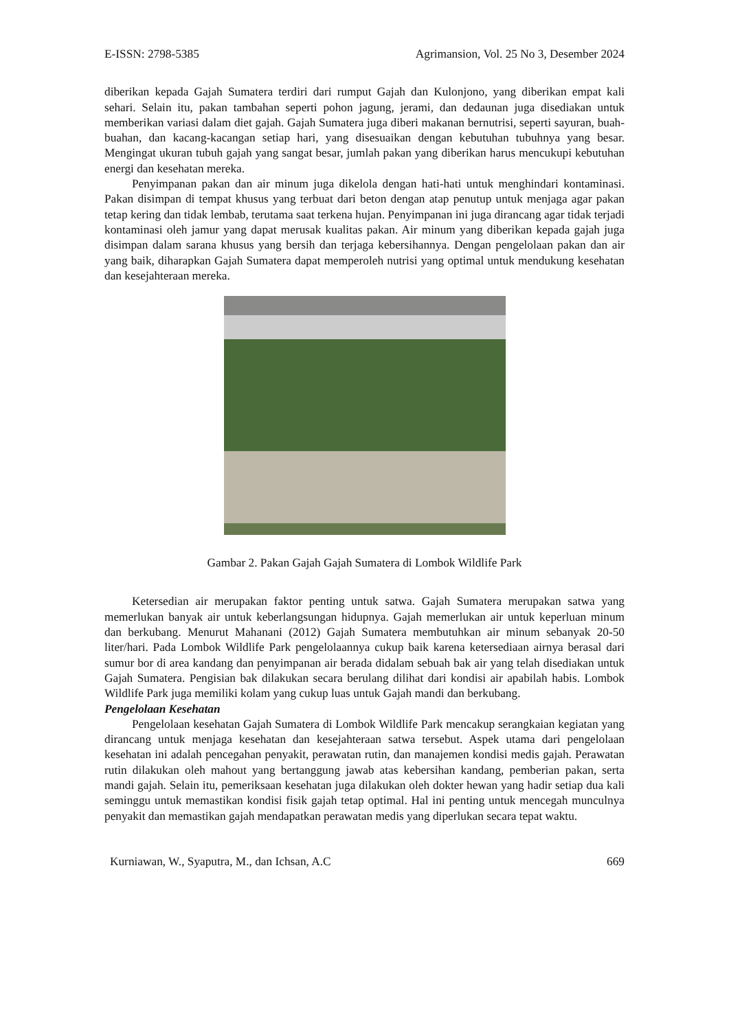E-ISSN: 2798-5385 Agrimansion, Vol. 25 No 3, Desember 2024
diberikan kepada Gajah Sumatera terdiri dari rumput Gajah dan Kulonjono, yang diberikan empat kali sehari. Selain itu, pakan tambahan seperti pohon jagung, jerami, dan dedaunan juga disediakan untuk memberikan variasi dalam diet gajah. Gajah Sumatera juga diberi makanan bernutrisi, seperti sayuran, buah-buahan, dan kacang-kacangan setiap hari, yang disesuaikan dengan kebutuhan tubuhnya yang besar. Mengingat ukuran tubuh gajah yang sangat besar, jumlah pakan yang diberikan harus mencukupi kebutuhan energi dan kesehatan mereka.
Penyimpanan pakan dan air minum juga dikelola dengan hati-hati untuk menghindari kontaminasi. Pakan disimpan di tempat khusus yang terbuat dari beton dengan atap penutup untuk menjaga agar pakan tetap kering dan tidak lembab, terutama saat terkena hujan. Penyimpanan ini juga dirancang agar tidak terjadi kontaminasi oleh jamur yang dapat merusak kualitas pakan. Air minum yang diberikan kepada gajah juga disimpan dalam sarana khusus yang bersih dan terjaga kebersihannya. Dengan pengelolaan pakan dan air yang baik, diharapkan Gajah Sumatera dapat memperoleh nutrisi yang optimal untuk mendukung kesehatan dan kesejahteraan mereka.
Gambar 2. Pakan Gajah Gajah Sumatera di Lombok Wildlife Park
Ketersedian air merupakan faktor penting untuk satwa. Gajah Sumatera merupakan satwa yang memerlukan banyak air untuk keberlangsungan hidupnya. Gajah memerlukan air untuk keperluan minum dan berkubang. Menurut Mahanani (2012) Gajah Sumatera membutuhkan air minum sebanyak 20-50 liter/hari. Pada Lombok Wildlife Park pengelolaannya cukup baik karena ketersediaan airnya berasal dari sumur bor di area kandang dan penyimpanan air berada didalam sebuah bak air yang telah disediakan untuk Gajah Sumatera. Pengisian bak dilakukan secara berulang dilihat dari kondisi air apabilah habis. Lombok Wildlife Park juga memiliki kolam yang cukup luas untuk Gajah mandi dan berkubang.
Pengelolaan Kesehatan
Pengelolaan kesehatan Gajah Sumatera di Lombok Wildlife Park mencakup serangkaian kegiatan yang dirancang untuk menjaga kesehatan dan kesejahteraan satwa tersebut. Aspek utama dari pengelolaan kesehatan ini adalah pencegahan penyakit, perawatan rutin, dan manajemen kondisi medis gajah. Perawatan rutin dilakukan oleh mahout yang bertanggung jawab atas kebersihan kandang, pemberian pakan, serta mandi gajah. Selain itu, pemeriksaan kesehatan juga dilakukan oleh dokter hewan yang hadir setiap dua kali seminggu untuk memastikan kondisi fisik gajah tetap optimal. Hal ini penting untuk mencegah munculnya penyakit dan memastikan gajah mendapatkan perawatan medis yang diperlukan secara tepat waktu.
Kurniawan, W., Syaputra, M., dan Ichsan, A.C 669